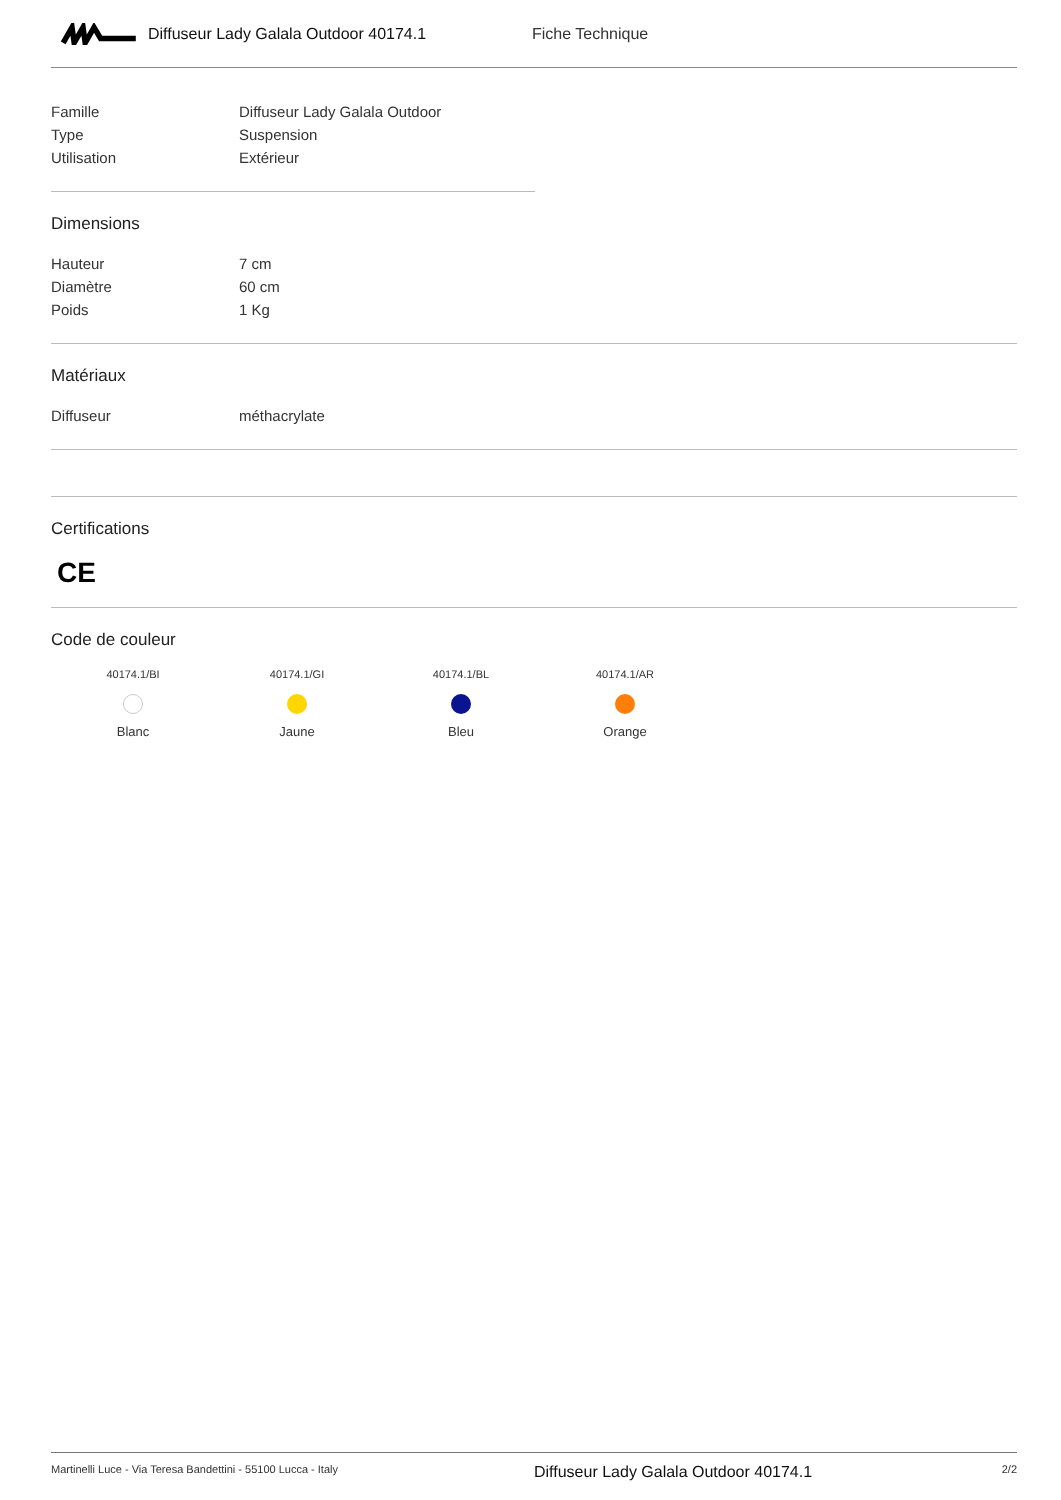Diffuseur Lady Galala Outdoor 40174.1 Fiche Technique
| Famille | Diffuseur Lady Galala Outdoor |
| Type | Suspension |
| Utilisation | Extérieur |
Dimensions
| Hauteur | 7 cm |
| Diamètre | 60 cm |
| Poids | 1 Kg |
Matériaux
| Diffuseur | méthacrylate |
Certifications
CE
Code de couleur
40174.1/BI
Blanc
40174.1/GI
Jaune
40174.1/BL
Bleu
40174.1/AR
Orange
Martinelli Luce - Via Teresa Bandettini - 55100 Lucca - Italy Diffuseur Lady Galala Outdoor 40174.1 2/2